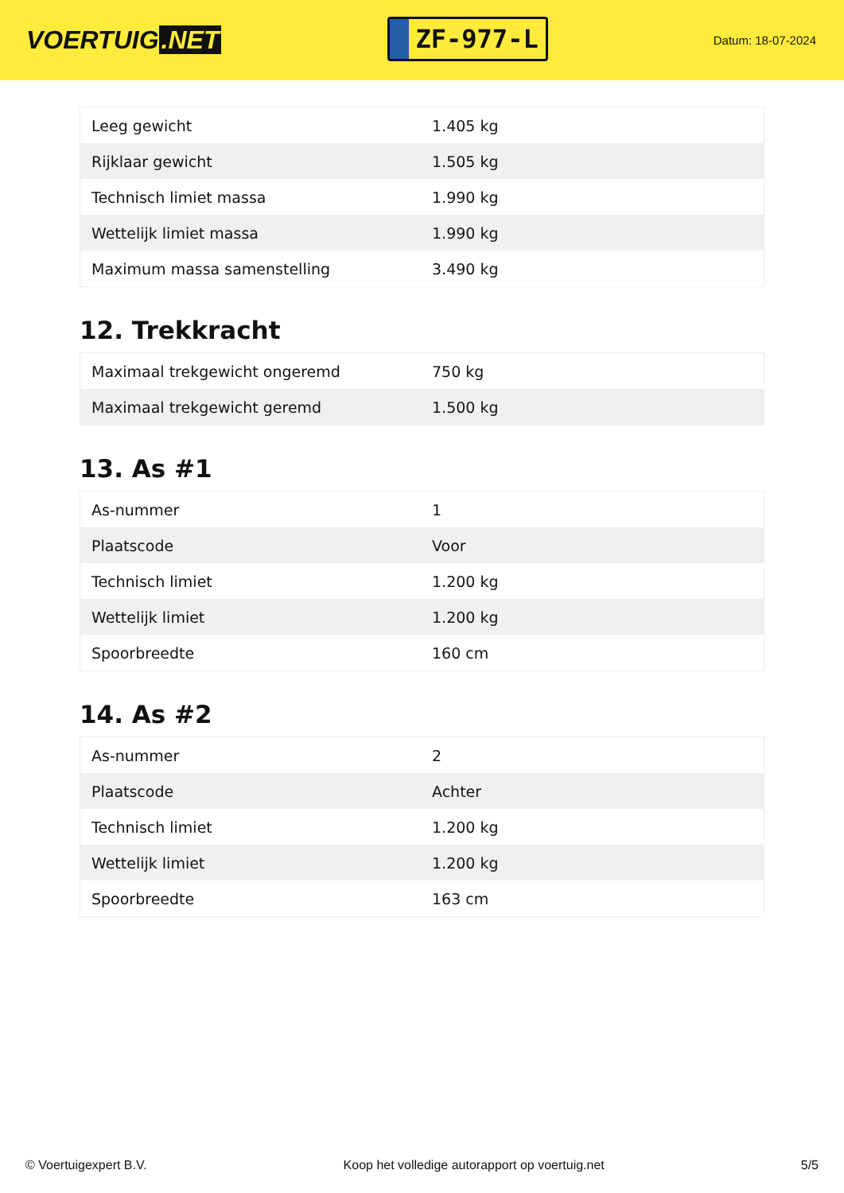VOERTUIG.NET
ZF-977-L
Datum: 18-07-2024
| Leeg gewicht | 1.405 kg |
| Rijklaar gewicht | 1.505 kg |
| Technisch limiet massa | 1.990 kg |
| Wettelijk limiet massa | 1.990 kg |
| Maximum massa samenstelling | 3.490 kg |
12. Trekkracht
| Maximaal trekgewicht ongeremd | 750 kg |
| Maximaal trekgewicht geremd | 1.500 kg |
13. As #1
| As-nummer | 1 |
| Plaatscode | Voor |
| Technisch limiet | 1.200 kg |
| Wettelijk limiet | 1.200 kg |
| Spoorbreedte | 160 cm |
14. As #2
| As-nummer | 2 |
| Plaatscode | Achter |
| Technisch limiet | 1.200 kg |
| Wettelijk limiet | 1.200 kg |
| Spoorbreedte | 163 cm |
© Voertuigexpert B.V. Koop het volledige autorapport op voertuig.net 5/5